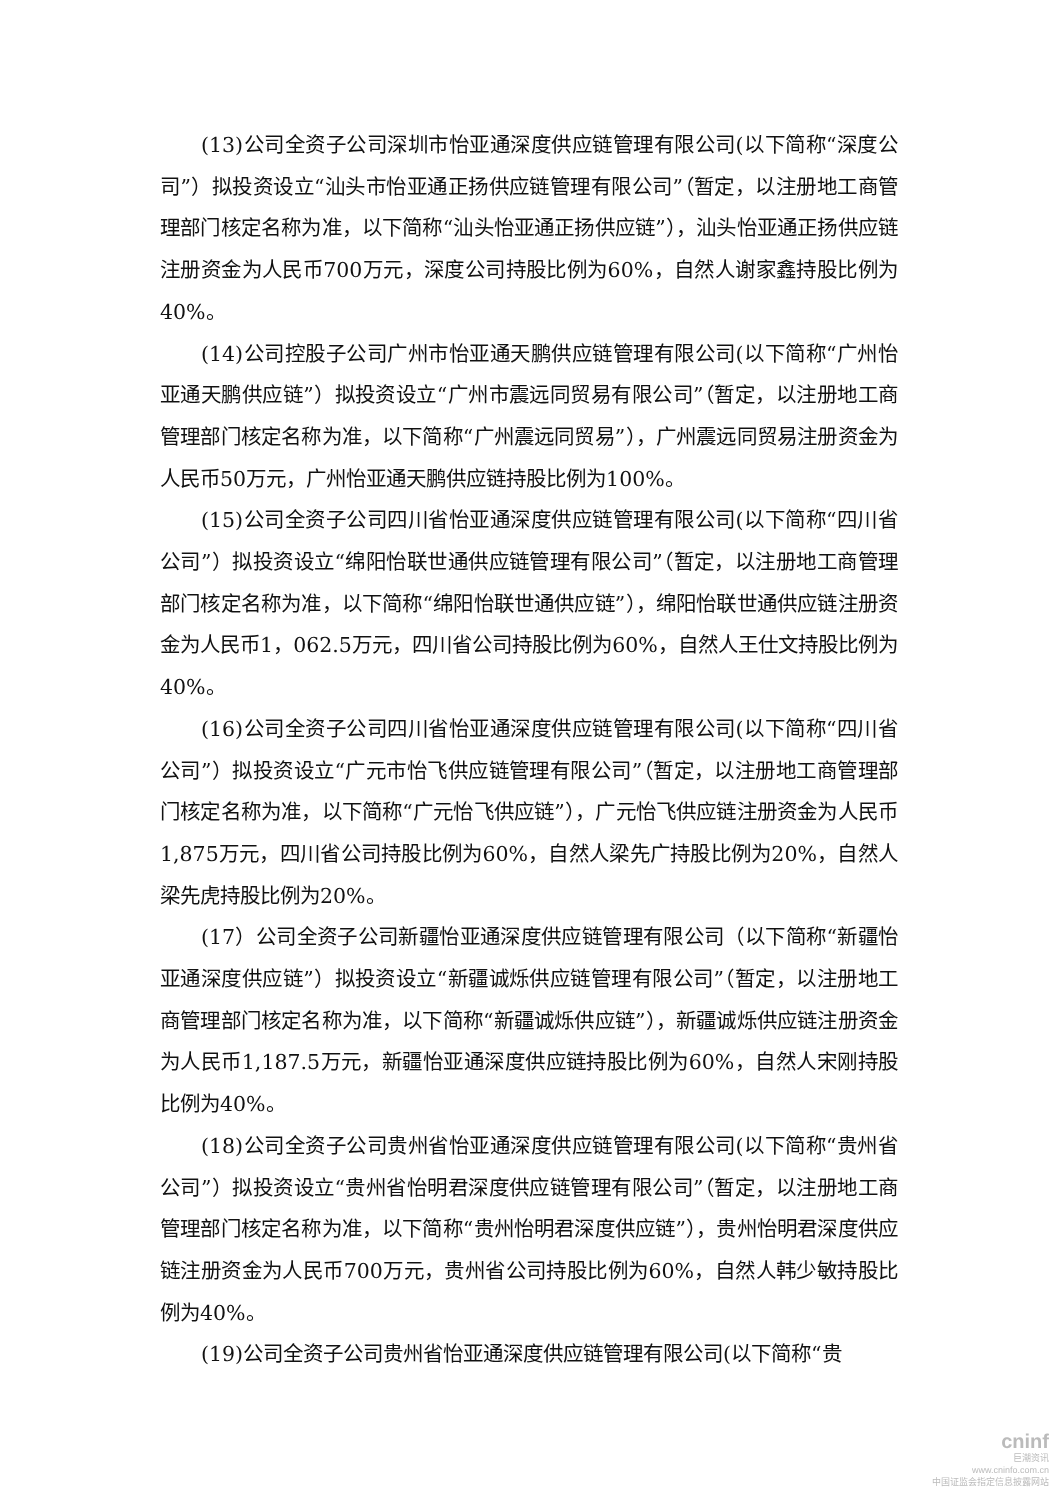(13)公司全资子公司深圳市怡亚通深度供应链管理有限公司(以下简称“深度公司”）拟投资设立“汕头市怡亚通正扬供应链管理有限公司”（暂定，以注册地工商管理部门核定名称为准，以下简称“汕头怡亚通正扬供应链”），汕头怡亚通正扬供应链注册资金为人民币700万元，深度公司持股比例为60%，自然人谢家鑫持股比例为40%。
(14)公司控股子公司广州市怡亚通天鹏供应链管理有限公司(以下简称“广州怡亚通天鹏供应链”）拟投资设立“广州市震远同贸易有限公司”（暂定，以注册地工商管理部门核定名称为准，以下简称“广州震远同贸易”），广州震远同贸易注册资金为人民币50万元，广州怡亚通天鹏供应链持股比例为100%。
(15)公司全资子公司四川省怡亚通深度供应链管理有限公司(以下简称“四川省公司”）拟投资设立“绵阳怡联世通供应链管理有限公司”（暂定，以注册地工商管理部门核定名称为准，以下简称“绵阳怡联世通供应链”），绵阳怡联世通供应链注册资金为人民币1，062.5万元，四川省公司持股比例为60%，自然人王仕文持股比例为40%。
(16)公司全资子公司四川省怡亚通深度供应链管理有限公司(以下简称“四川省公司”）拟投资设立“广元市怡飞供应链管理有限公司”（暂定，以注册地工商管理部门核定名称为准，以下简称“广元怡飞供应链”），广元怡飞供应链注册资金为人民币1,875万元，四川省公司持股比例为60%，自然人梁先广持股比例为20%，自然人梁先虎持股比例为20%。
(17）公司全资子公司新疆怡亚通深度供应链管理有限公司（以下简称“新疆怡亚通深度供应链”）拟投资设立“新疆诚烁供应链管理有限公司”（暂定，以注册地工商管理部门核定名称为准，以下简称“新疆诚烁供应链”），新疆诚烁供应链注册资金为人民币1,187.5万元，新疆怡亚通深度供应链持股比例为60%，自然人宋刚持股比例为40%。
(18)公司全资子公司贵州省怡亚通深度供应链管理有限公司(以下简称“贵州省公司”）拟投资设立“贵州省怡明君深度供应链管理有限公司”（暂定，以注册地工商管理部门核定名称为准，以下简称“贵州怡明君深度供应链”），贵州怡明君深度供应链注册资金为人民币700万元，贵州省公司持股比例为60%，自然人韩少敏持股比例为40%。
(19)公司全资子公司贵州省怡亚通深度供应链管理有限公司(以下简称“贵
cninf
巨潮资讯
www.cninfo.com.cn
中国证监会指定信息披露网站